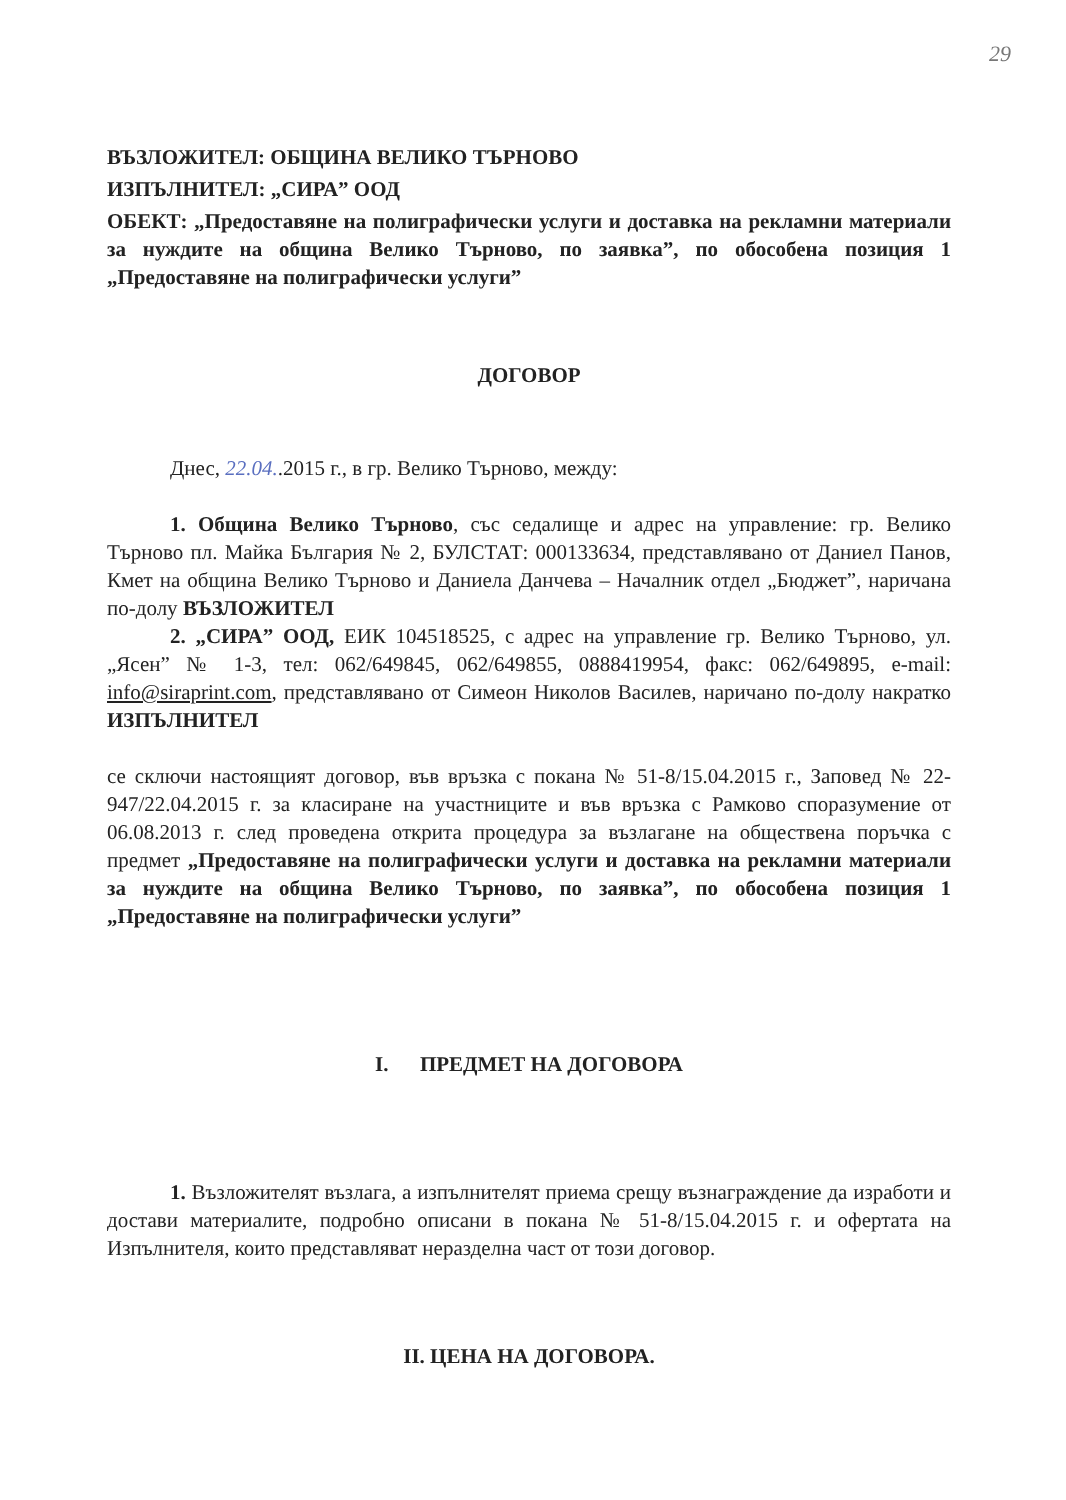29
ВЪЗЛОЖИТЕЛ: ОБЩИНА ВЕЛИКО ТЪРНОВО
ИЗПЪЛНИТЕЛ: „СИРА” ООД
ОБЕКТ: „Предоставяне на полиграфически услуги и доставка на рекламни материали за нуждите на община Велико Търново, по заявка”, по обособена позиция 1 „Предоставяне на полиграфически услуги”
ДОГОВОР
Днес, 22.04..2015 г., в гр. Велико Търново, между:
1. Община Велико Търново, със седалище и адрес на управление: гр. Велико Търново пл. Майка България № 2, БУЛСТАТ: 000133634, представлявано от Даниел Панов, Кмет на община Велико Търново и Даниела Данчева – Началник отдел „Бюджет”, наричана по-долу ВЪЗЛОЖИТЕЛ
2. „СИРА” ООД, ЕИК 104518525, с адрес на управление гр. Велико Търново, ул. „Ясен” № 1-3, тел: 062/649845, 062/649855, 0888419954, факс: 062/649895, e-mail: info@siraprint.com, представлявано от Симеон Николов Василев, наричано по-долу накратко ИЗПЪЛНИТЕЛ
се сключи настоящият договор, във връзка с покана № 51-8/15.04.2015 г., Заповед № 22-947/22.04.2015 г. за класиране на участниците и във връзка с Рамково споразумение от 06.08.2013 г. след проведена открита процедура за възлагане на обществена поръчка с предмет „Предоставяне на полиграфически услуги и доставка на рекламни материали за нуждите на община Велико Търново, по заявка”, по обособена позиция 1 „Предоставяне на полиграфически услуги”
I. ПРЕДМЕТ НА ДОГОВОРА
1. Възложителят възлага, а изпълнителят приема срещу възнаграждение да изработи и достави материалите, подробно описани в покана № 51-8/15.04.2015 г. и офертата на Изпълнителя, които представляват неразделна част от този договор.
II. ЦЕНА НА ДОГОВОРА.